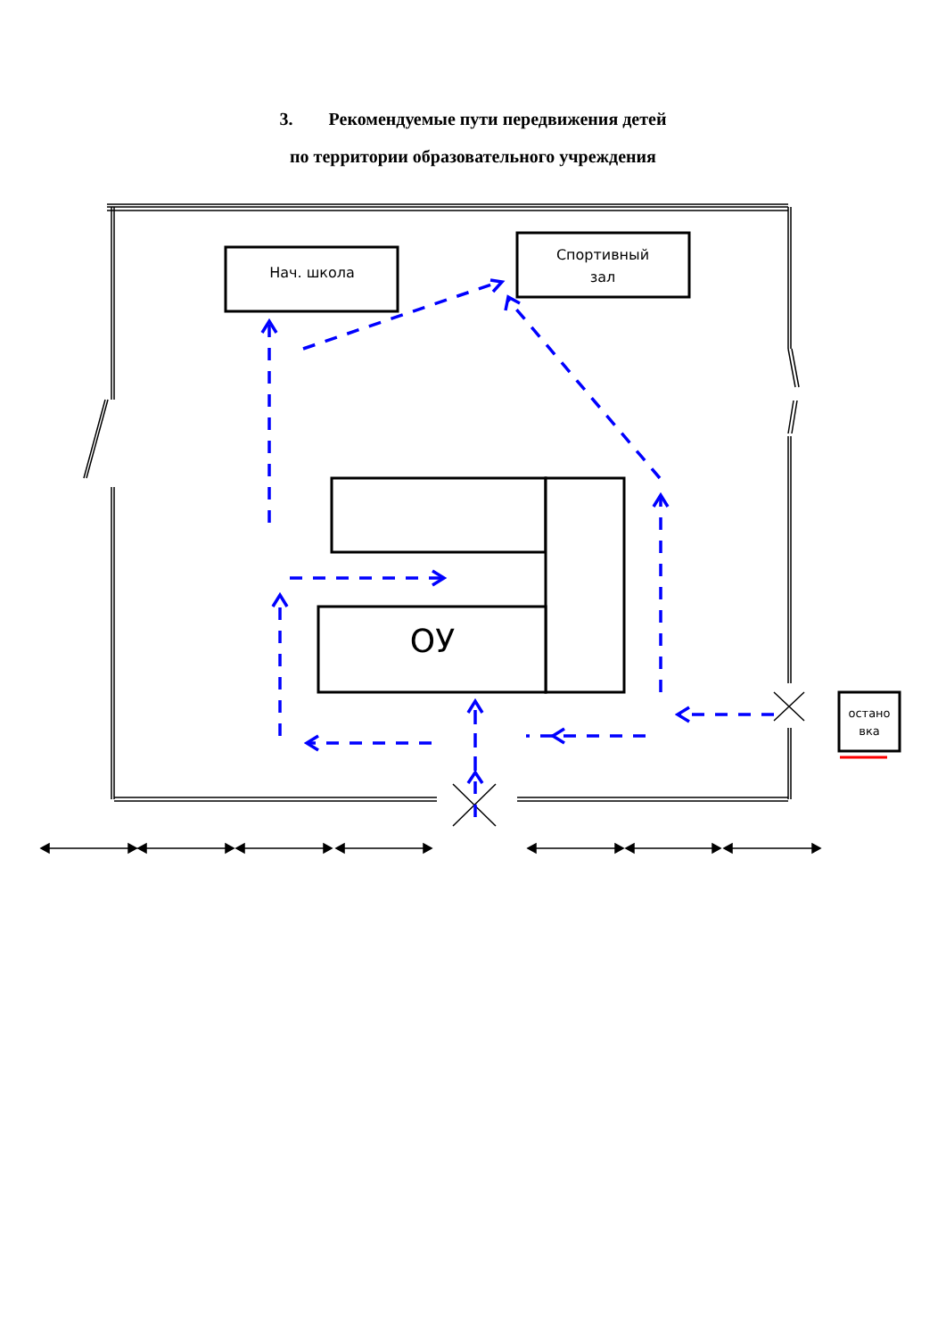3. Рекомендуемые пути передвижения детей
по территории образовательного учреждения
Нач. школа
Спортивный
зал
ОУ
остано
вка